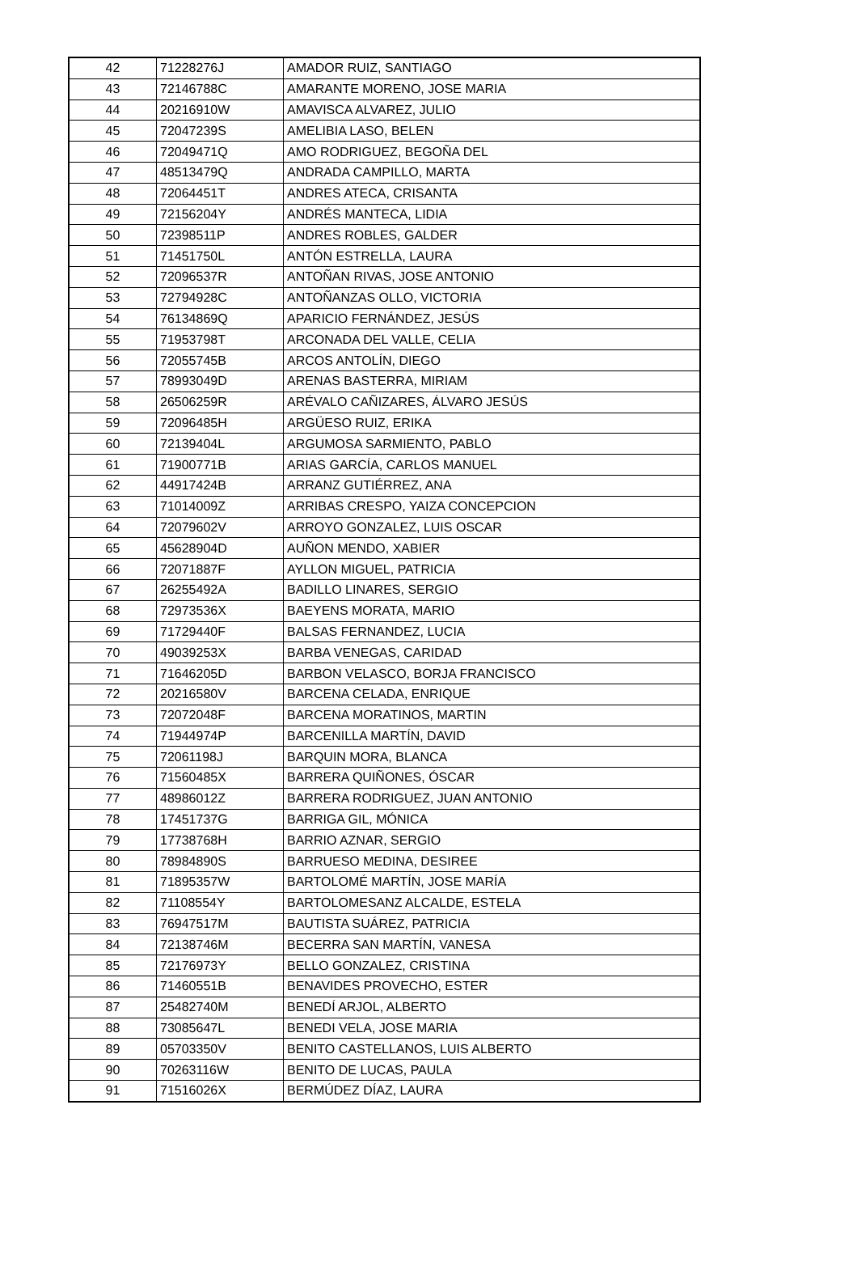| 42 | 71228276J | AMADOR RUIZ, SANTIAGO |
| 43 | 72146788C | AMARANTE MORENO, JOSE MARIA |
| 44 | 20216910W | AMAVISCA ALVAREZ, JULIO |
| 45 | 72047239S | AMELIBIA LASO, BELEN |
| 46 | 72049471Q | AMO RODRIGUEZ, BEGOÑA DEL |
| 47 | 48513479Q | ANDRADA CAMPILLO, MARTA |
| 48 | 72064451T | ANDRES ATECA, CRISANTA |
| 49 | 72156204Y | ANDRÉS MANTECA, LIDIA |
| 50 | 72398511P | ANDRES ROBLES, GALDER |
| 51 | 71451750L | ANTÓN ESTRELLA, LAURA |
| 52 | 72096537R | ANTOÑAN RIVAS, JOSE ANTONIO |
| 53 | 72794928C | ANTOÑANZAS OLLO, VICTORIA |
| 54 | 76134869Q | APARICIO FERNÁNDEZ, JESÚS |
| 55 | 71953798T | ARCONADA DEL VALLE, CELIA |
| 56 | 72055745B | ARCOS ANTOLÍN, DIEGO |
| 57 | 78993049D | ARENAS BASTERRA, MIRIAM |
| 58 | 26506259R | ARÉVALO CAÑIZARES, ÁLVARO JESÚS |
| 59 | 72096485H | ARGÜESO RUIZ, ERIKA |
| 60 | 72139404L | ARGUMOSA SARMIENTO, PABLO |
| 61 | 71900771B | ARIAS GARCÍA, CARLOS MANUEL |
| 62 | 44917424B | ARRANZ GUTIÉRREZ, ANA |
| 63 | 71014009Z | ARRIBAS CRESPO, YAIZA CONCEPCION |
| 64 | 72079602V | ARROYO GONZALEZ, LUIS OSCAR |
| 65 | 45628904D | AUÑON MENDO, XABIER |
| 66 | 72071887F | AYLLON MIGUEL, PATRICIA |
| 67 | 26255492A | BADILLO LINARES, SERGIO |
| 68 | 72973536X | BAEYENS MORATA, MARIO |
| 69 | 71729440F | BALSAS FERNANDEZ, LUCIA |
| 70 | 49039253X | BARBA VENEGAS, CARIDAD |
| 71 | 71646205D | BARBON VELASCO, BORJA FRANCISCO |
| 72 | 20216580V | BARCENA CELADA, ENRIQUE |
| 73 | 72072048F | BARCENA MORATINOS, MARTIN |
| 74 | 71944974P | BARCENILLA MARTÍN, DAVID |
| 75 | 72061198J | BARQUIN MORA, BLANCA |
| 76 | 71560485X | BARRERA QUIÑONES, ÓSCAR |
| 77 | 48986012Z | BARRERA RODRIGUEZ, JUAN ANTONIO |
| 78 | 17451737G | BARRIGA GIL, MÓNICA |
| 79 | 17738768H | BARRIO AZNAR, SERGIO |
| 80 | 78984890S | BARRUESO MEDINA, DESIREE |
| 81 | 71895357W | BARTOLOMÉ MARTÍN, JOSE MARÍA |
| 82 | 71108554Y | BARTOLOMESANZ ALCALDE, ESTELA |
| 83 | 76947517M | BAUTISTA SUÁREZ, PATRICIA |
| 84 | 72138746M | BECERRA SAN MARTÍN, VANESA |
| 85 | 72176973Y | BELLO GONZALEZ, CRISTINA |
| 86 | 71460551B | BENAVIDES PROVECHO, ESTER |
| 87 | 25482740M | BENEDÍ ARJOL, ALBERTO |
| 88 | 73085647L | BENEDI VELA, JOSE MARIA |
| 89 | 05703350V | BENITO CASTELLANOS, LUIS ALBERTO |
| 90 | 70263116W | BENITO DE LUCAS, PAULA |
| 91 | 71516026X | BERMÚDEZ DÍAZ, LAURA |